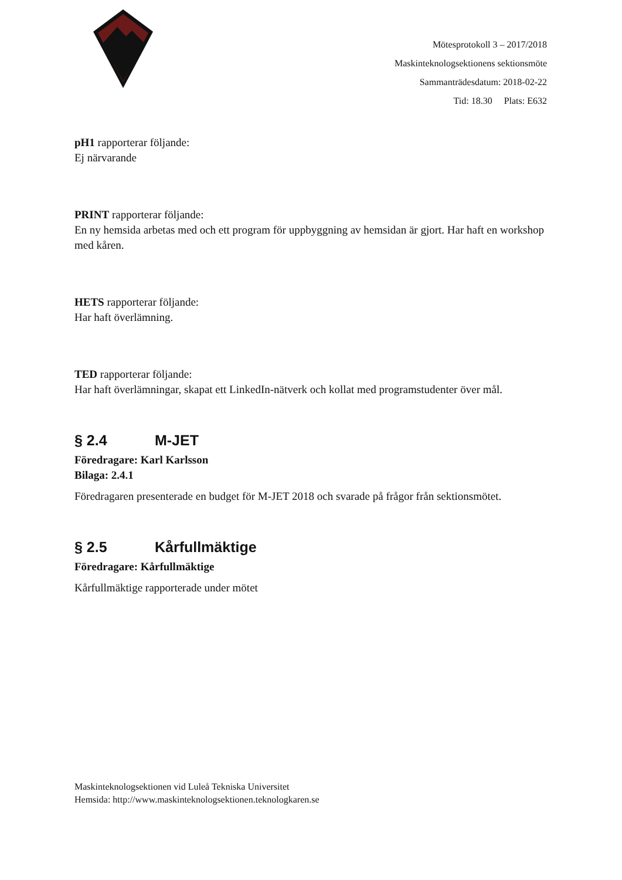Mötesprotokoll 3 – 2017/2018
Maskinteknologsektionens sektionsmöte
Sammanträdesdatum: 2018-02-22
Tid: 18.30 Plats: E632
pH1 rapporterar följande:
Ej närvarande
PRINT rapporterar följande:
En ny hemsida arbetas med och ett program för uppbyggning av hemsidan är gjort. Har haft en workshop med kåren.
HETS rapporterar följande:
Har haft överlämning.
TED rapporterar följande:
Har haft överlämningar, skapat ett LinkedIn-nätverk och kollat med programstudenter över mål.
§ 2.4 M-JET
Föredragare: Karl Karlsson
Bilaga: 2.4.1
Föredragaren presenterade en budget för M-JET 2018 och svarade på frågor från sektionsmötet.
§ 2.5 Kårfullmäktige
Föredragare: Kårfullmäktige
Kårfullmäktige rapporterade under mötet
Maskinteknologsektionen vid Luleå Tekniska Universitet
Hemsida: http://www.maskinteknologsektionen.teknologkaren.se